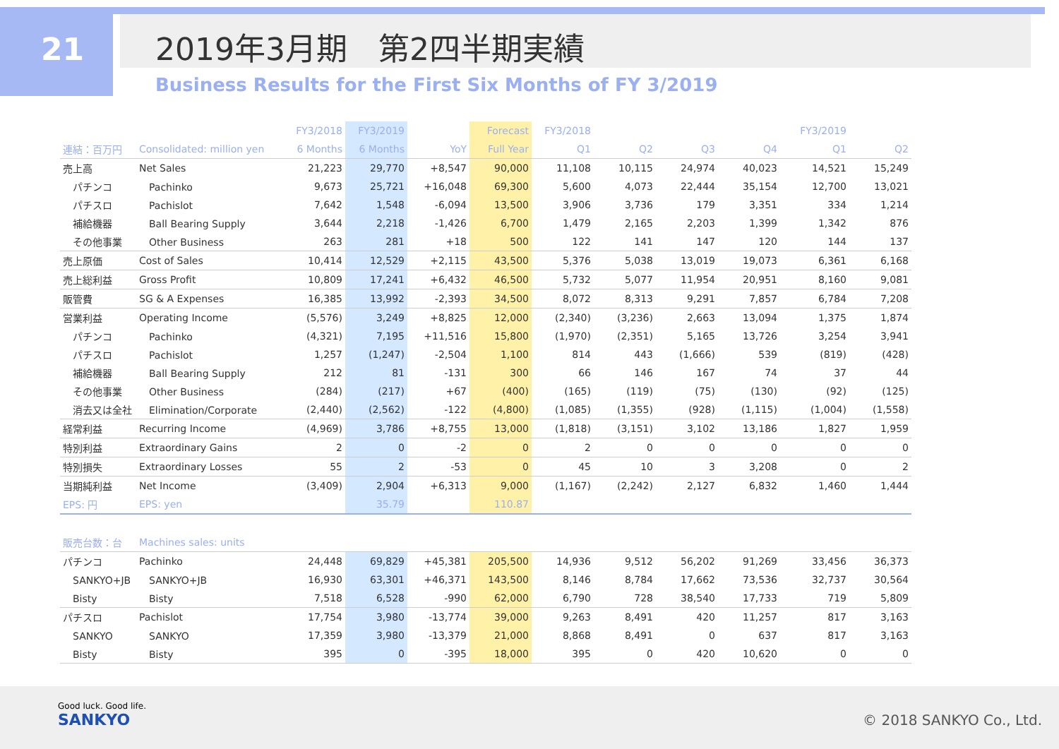21 2019年3月期　第2四半期実績
Business Results for the First Six Months of FY 3/2019
| | | FY3/2018 | FY3/2019 | | Forecast | FY3/2018 | | | | FY3/2019 | |
| --- | --- | --- | --- | --- | --- | --- | --- | --- | --- | --- | --- |
| 連結：百万円 | Consolidated: million yen | 6 Months | 6 Months | YoY | Full Year | Q1 | Q2 | Q3 | Q4 | Q1 | Q2 |
| 売上高 | Net Sales | 21,223 | 29,770 | +8,547 | 90,000 | 11,108 | 10,115 | 24,974 | 40,023 | 14,521 | 15,249 |
| パチンコ | Pachinko | 9,673 | 25,721 | +16,048 | 69,300 | 5,600 | 4,073 | 22,444 | 35,154 | 12,700 | 13,021 |
| パチスロ | Pachislot | 7,642 | 1,548 | -6,094 | 13,500 | 3,906 | 3,736 | 179 | 3,351 | 334 | 1,214 |
| 補給機器 | Ball Bearing Supply | 3,644 | 2,218 | -1,426 | 6,700 | 1,479 | 2,165 | 2,203 | 1,399 | 1,342 | 876 |
| その他事業 | Other Business | 263 | 281 | +18 | 500 | 122 | 141 | 147 | 120 | 144 | 137 |
| 売上原価 | Cost of Sales | 10,414 | 12,529 | +2,115 | 43,500 | 5,376 | 5,038 | 13,019 | 19,073 | 6,361 | 6,168 |
| 売上総利益 | Gross Profit | 10,809 | 17,241 | +6,432 | 46,500 | 5,732 | 5,077 | 11,954 | 20,951 | 8,160 | 9,081 |
| 販管費 | SG & A Expenses | 16,385 | 13,992 | -2,393 | 34,500 | 8,072 | 8,313 | 9,291 | 7,857 | 6,784 | 7,208 |
| 営業利益 | Operating Income | (5,576) | 3,249 | +8,825 | 12,000 | (2,340) | (3,236) | 2,663 | 13,094 | 1,375 | 1,874 |
| パチンコ | Pachinko | (4,321) | 7,195 | +11,516 | 15,800 | (1,970) | (2,351) | 5,165 | 13,726 | 3,254 | 3,941 |
| パチスロ | Pachislot | 1,257 | (1,247) | -2,504 | 1,100 | 814 | 443 | (1,666) | 539 | (819) | (428) |
| 補給機器 | Ball Bearing Supply | 212 | 81 | -131 | 300 | 66 | 146 | 167 | 74 | 37 | 44 |
| その他事業 | Other Business | (284) | (217) | +67 | (400) | (165) | (119) | (75) | (130) | (92) | (125) |
| 消去又は全社 | Elimination/Corporate | (2,440) | (2,562) | -122 | (4,800) | (1,085) | (1,355) | (928) | (1,115) | (1,004) | (1,558) |
| 経常利益 | Recurring Income | (4,969) | 3,786 | +8,755 | 13,000 | (1,818) | (3,151) | 3,102 | 13,186 | 1,827 | 1,959 |
| 特別利益 | Extraordinary Gains | 2 | 0 | -2 | 0 | 2 | 0 | 0 | 0 | 0 | 0 |
| 特別損失 | Extraordinary Losses | 55 | 2 | -53 | 0 | 45 | 10 | 3 | 3,208 | 0 | 2 |
| 当期純利益 | Net Income | (3,409) | 2,904 | +6,313 | 9,000 | (1,167) | (2,242) | 2,127 | 6,832 | 1,460 | 1,444 |
| EPS: 円 | EPS: yen | | 35.79 | | 110.87 | | | | | | |
| 販売台数：台 | Machines sales: units | | | | | | | | | | |
| パチンコ | Pachinko | 24,448 | 69,829 | +45,381 | 205,500 | 14,936 | 9,512 | 56,202 | 91,269 | 33,456 | 36,373 |
| SANKYO+JB | SANKYO+JB | 16,930 | 63,301 | +46,371 | 143,500 | 8,146 | 8,784 | 17,662 | 73,536 | 32,737 | 30,564 |
| Bisty | Bisty | 7,518 | 6,528 | -990 | 62,000 | 6,790 | 728 | 38,540 | 17,733 | 719 | 5,809 |
| パチスロ | Pachislot | 17,754 | 3,980 | -13,774 | 39,000 | 9,263 | 8,491 | 420 | 11,257 | 817 | 3,163 |
| SANKYO | SANKYO | 17,359 | 3,980 | -13,379 | 21,000 | 8,868 | 8,491 | 0 | 637 | 817 | 3,163 |
| Bisty | Bisty | 395 | 0 | -395 | 18,000 | 395 | 0 | 420 | 10,620 | 0 | 0 |
Good luck. Good life.
SANKYO
© 2018 SANKYO Co., Ltd.